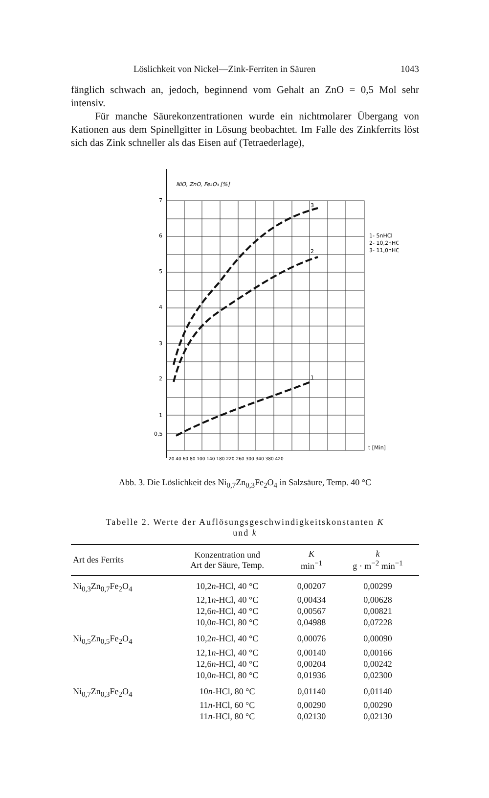Löslichkeit von Nickel—Zink-Ferriten in Säuren 1043
fänglich schwach an, jedoch, beginnend vom Gehalt an ZnO = 0,5 Mol sehr intensiv.
Für manche Säurekonzentrationen wurde ein nichtmolarer Übergang von Kationen aus dem Spinellgitter in Lösung beobachtet. Im Falle des Zinkferrits löst sich das Zink schneller als das Eisen auf (Tetraederlage),
NiO, ZnO, Fe₂O₃ [%]
3
2
1
1- 5nHCl
2- 10,2nHCl
3- 11,0nHCl
7
6
5
4
3
2
1
0,5
t [Min]
20 40 60 80 100 140 180 220 260 300 340 380 420
Abb. 3. Die Löslichkeit des Ni<sub>0,7</sub>Zn<sub>0,3</sub>Fe<sub>2</sub>O<sub>4</sub> in Salzsäure, Temp. 40 °C
Tabelle 2. Werte der Auflösungsgeschwindigkeitskonstanten K
und k
| Art des Ferrits | Konzentration und Art der Säure, Temp. | K min<sup>−1</sup> | k g · m<sup>−2</sup> min<sup>−1</sup> |
| --- | --- | --- | --- |
| Ni<sub>0,3</sub>Zn<sub>0,7</sub>Fe<sub>2</sub>O<sub>4</sub> | 10,2 n -HCl, 40 °C | 0,00207 | 0,00299 |
| | 12,1 n -HCl, 40 °C | 0,00434 | 0,00628 |
| | 12,6 n -HCl, 40 °C | 0,00567 | 0,00821 |
| | 10,0 n -HCl, 80 °C | 0,04988 | 0,07228 |
| Ni<sub>0,5</sub>Zn<sub>0,5</sub>Fe<sub>2</sub>O<sub>4</sub> | 10,2 n -HCl, 40 °C | 0,00076 | 0,00090 |
| | 12,1 n -HCl, 40 °C | 0,00140 | 0,00166 |
| | 12,6 n -HCl, 40 °C | 0,00204 | 0,00242 |
| | 10,0 n -HCl, 80 °C | 0,01936 | 0,02300 |
| Ni<sub>0,7</sub>Zn<sub>0,3</sub>Fe<sub>2</sub>O<sub>4</sub> | 10 n -HCl, 80 °C | 0,01140 | 0,01140 |
| | 11 n -HCl, 60 °C | 0,00290 | 0,00290 |
| | 11 n -HCl, 80 °C | 0,02130 | 0,02130 |